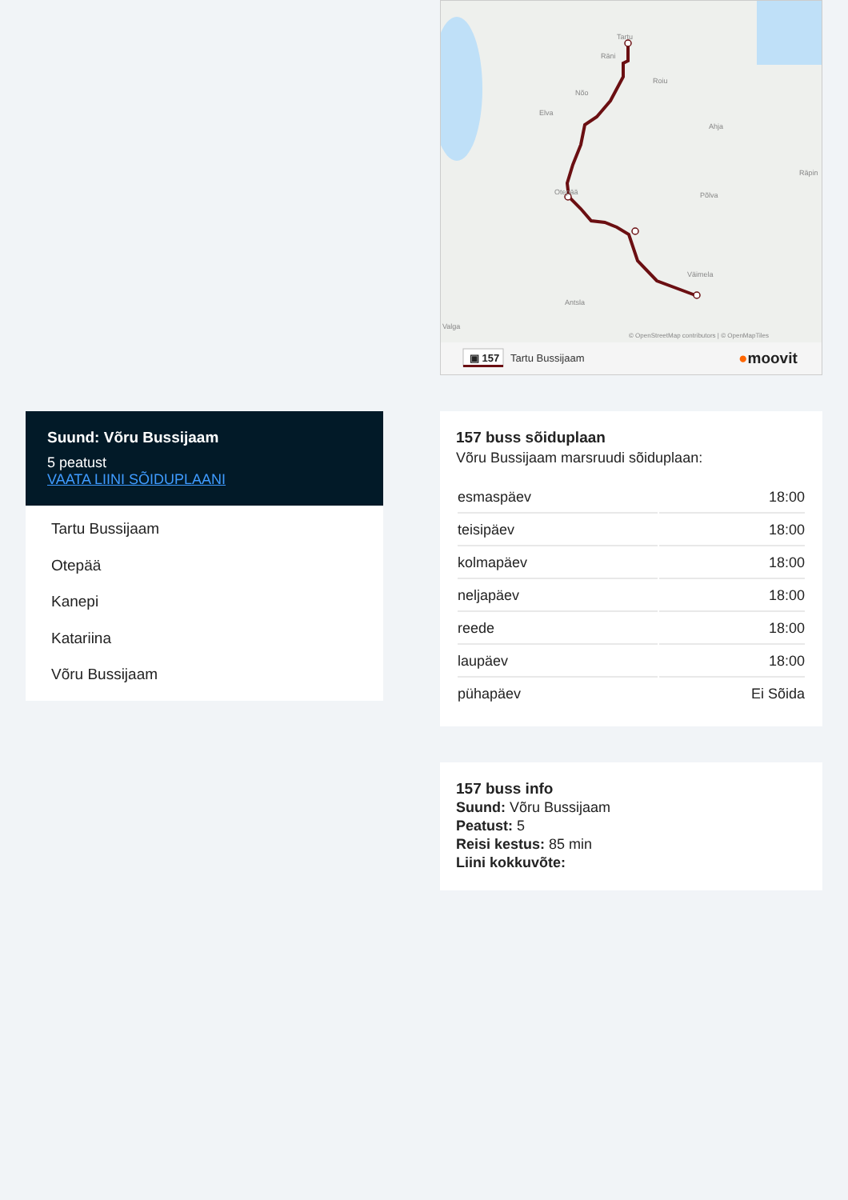Suund: Võru Bussijaam
5 peatust
VAATA LIINI SÕIDUPLAANI
Tartu Bussijaam
Otepää
Kanepi
Katariina
Võru Bussijaam
Tartu
Räni
Nõo
Elva
Roiu
Ahja
Räpin
Põlva
Otepää
Väimela
Antsla
Valga
© OpenStreetMap contributors | © OpenMapTiles
▣ 157
Tartu Bussijaam
●moovit
157 buss sõiduplaan
Võru Bussijaam marsruudi sõiduplaan:
| esmaspäev | 18:00 |
| teisipäev | 18:00 |
| kolmapäev | 18:00 |
| neljapäev | 18:00 |
| reede | 18:00 |
| laupäev | 18:00 |
| pühapäev | Ei Sõida |
157 buss info
Suund: Võru Bussijaam
Peatust: 5
Reisi kestus: 85 min
Liini kokkuvõte: